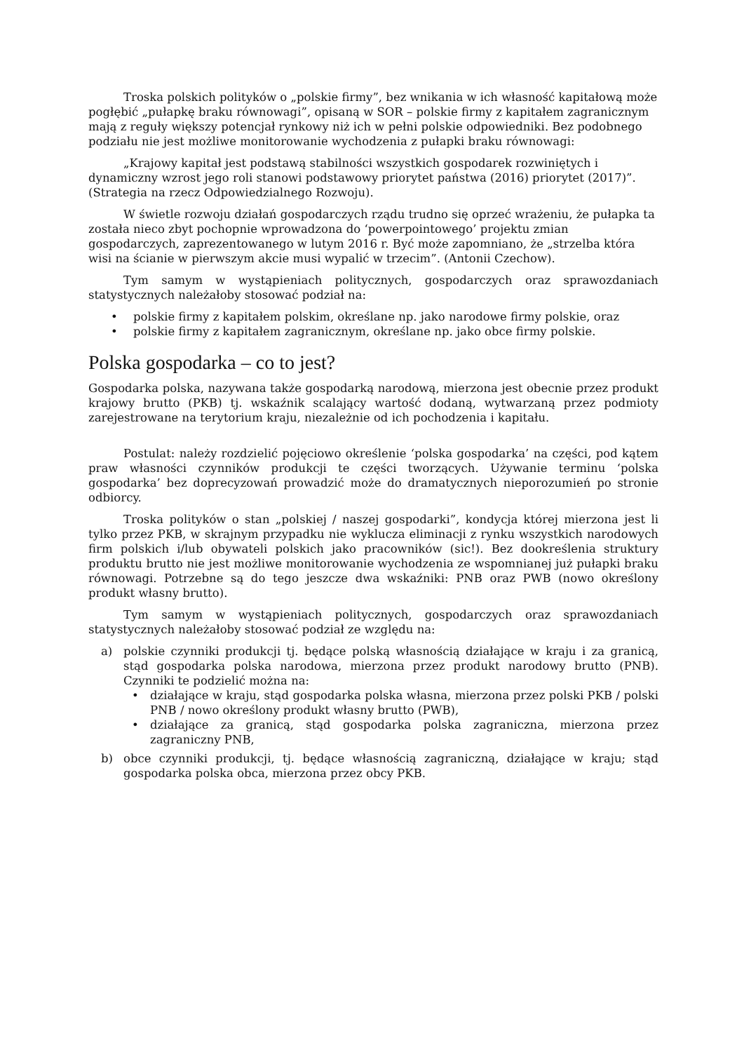Troska polskich polityków o „polskie firmy”, bez wnikania w ich własność kapitałową może pogłębić „pułapkę braku równowagi”, opisaną w SOR – polskie firmy z kapitałem zagranicznym mają z reguły większy potencjał rynkowy niż ich w pełni polskie odpowiedniki. Bez podobnego podziału nie jest możliwe monitorowanie wychodzenia z pułapki braku równowagi:
„Krajowy kapitał jest podstawą stabilności wszystkich gospodarek rozwiniętych i dynamiczny wzrost jego roli stanowi podstawowy priorytet państwa (2016) priorytet (2017)”. (Strategia na rzecz Odpowiedzialnego Rozwoju).
W świetle rozwoju działań gospodarczych rządu trudno się oprzeć wrażeniu, że pułapka ta została nieco zbyt pochopnie wprowadzona do ‘powerpointowego’ projektu zmian gospodarczych, zaprezentowanego w lutym 2016 r. Być może zapomniano, że „strzelba która wisi na ścianie w pierwszym akcie musi wypalić w trzecim”. (Antonii Czechow).
Tym samym w wystąpieniach politycznych, gospodarczych oraz sprawozdaniach statystycznych należałoby stosować podział na:
• polskie firmy z kapitałem polskim, określane np. jako narodowe firmy polskie, oraz
• polskie firmy z kapitałem zagranicznym, określane np. jako obce firmy polskie.
Polska gospodarka – co to jest?
Gospodarka polska, nazywana także gospodarką narodową, mierzona jest obecnie przez produkt krajowy brutto (PKB) tj. wskaźnik scalający wartość dodaną, wytwarzaną przez podmioty zarejestrowane na terytorium kraju, niezależnie od ich pochodzenia i kapitału.
Postulat: należy rozdzielić pojęciowo określenie ‘polska gospodarka’ na części, pod kątem praw własności czynników produkcji te części tworzących. Używanie terminu ‘polska gospodarka’ bez doprecyzowań prowadzić może do dramatycznych nieporozumień po stronie odbiorcy.
Troska polityków o stan „polskiej / naszej gospodarki”, kondycja której mierzona jest li tylko przez PKB, w skrajnym przypadku nie wyklucza eliminacji z rynku wszystkich narodowych firm polskich i/lub obywateli polskich jako pracowników (sic!). Bez dookreślenia struktury produktu brutto nie jest możliwe monitorowanie wychodzenia ze wspomnianej już pułapki braku równowagi. Potrzebne są do tego jeszcze dwa wskaźniki: PNB oraz PWB (nowo określony produkt własny brutto).
Tym samym w wystąpieniach politycznych, gospodarczych oraz sprawozdaniach statystycznych należałoby stosować podział ze względu na:
a) polskie czynniki produkcji tj. będące polską własnością działające w kraju i za granicą, stąd gospodarka polska narodowa, mierzona przez produkt narodowy brutto (PNB). Czynniki te podzielić można na:
• działające w kraju, stąd gospodarka polska własna, mierzona przez polski PKB / polski PNB / nowo określony produkt własny brutto (PWB),
• działające za granicą, stąd gospodarka polska zagraniczna, mierzona przez zagraniczny PNB,
b) obce czynniki produkcji, tj. będące własnością zagraniczną, działające w kraju; stąd gospodarka polska obca, mierzona przez obcy PKB.